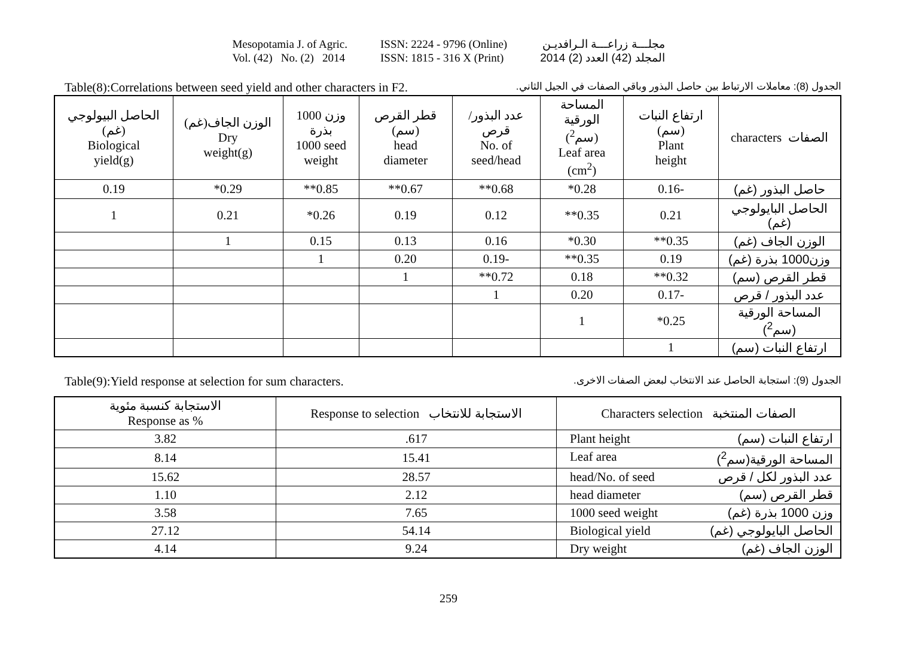Mesopotamia J. of Agric.
Vol. (42) No. (2) 2014
ISSN: 2224 - 9796 (Online)
ISSN: 1815 - 316 X (Print)
مجلـــة زراعـــة الـرافديـن
المجلد (42) العدد (2) 2014
Table(8):Correlations between seed yield and other characters in F2. الجدول (8): معاملات الارتباط بين حاصل البذور وباقي الصفات في الجيل الثاني.
| الحاصل البيولوجي (غم) Biological yield(g) | الوزن الجاف(غم) Dry weight(g) | وزن 1000 بذرة 1000 seed weight | قطر القرص (سم) head diameter | عدد البذور/ قرص No. of seed/head | المساحة الورقية (سم<sup>2</sup>) Leaf area (cm<sup>2</sup>) | ارتفاع النبات (سم) Plant height | characters الصفات |
| --- | --- | --- | --- | --- | --- | --- | --- |
| 0.19 | *0.29 | **0.85 | **0.67 | **0.68 | *0.28 | 0.16- | حاصل البذور (غم) |
| 1 | 0.21 | *0.26 | 0.19 | 0.12 | **0.35 | 0.21 | الحاصل البايولوجي (غم) |
| | 1 | 0.15 | 0.13 | 0.16 | *0.30 | **0.35 | الوزن الجاف (غم) |
| | | 1 | 0.20 | 0.19- | **0.35 | 0.19 | وزن1000 بذرة (غم) |
| | | | 1 | **0.72 | 0.18 | **0.32 | قطر القرص (سم) |
| | | | | 1 | 0.20 | 0.17- | عدد البذور / قرص |
| | | | | | 1 | *0.25 | المساحة الورقية (سم<sup>2</sup>) |
| | | | | | | 1 | ارتفاع النبات (سم) |
Table(9):Yield response at selection for sum characters. الجدول (9): استجابة الحاصل عند الانتخاب لبعض الصفات الاخرى.
| الاستجابة كنسبة مئوية Response as % | Response to selection الاستجابة للانتخاب | Characters selection الصفات المنتخبة |
| --- | --- | --- |
| 3.82 | .617 | Plant height ارتفاع النبات (سم) |
| 8.14 | 15.41 | Leaf area المساحة الورقية(سم<sup>2</sup>) |
| 15.62 | 28.57 | head/No. of seed عدد البذور لكل / قرص |
| 1.10 | 2.12 | head diameter قطر القرص (سم) |
| 3.58 | 7.65 | 1000 seed weight وزن 1000 بذرة (غم) |
| 27.12 | 54.14 | Biological yield الحاصل البايولوجي (غم) |
| 4.14 | 9.24 | Dry weight الوزن الجاف (غم) |
259